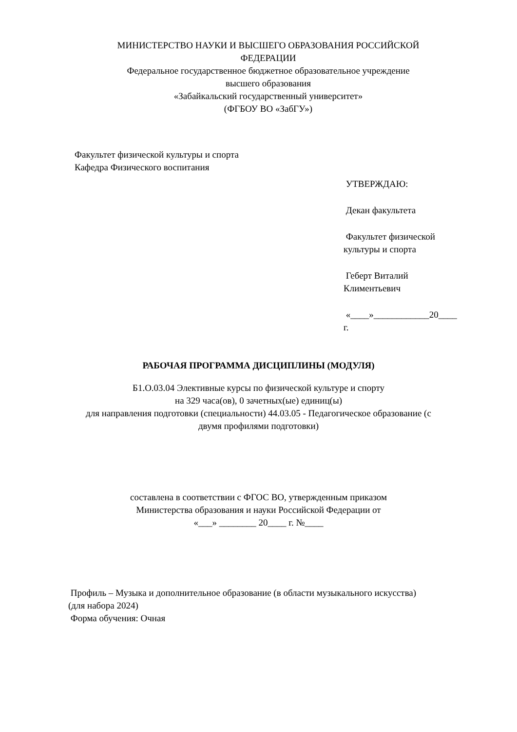МИНИСТЕРСТВО НАУКИ И ВЫСШЕГО ОБРАЗОВАНИЯ РОССИЙСКОЙ
ФЕДЕРАЦИИ
Федеральное государственное бюджетное образовательное учреждение
высшего образования
«Забайкальский государственный университет»
(ФГБОУ ВО «ЗабГУ»)
Факультет физической культуры и спорта
Кафедра Физического воспитания
УТВЕРЖДАЮ:
Декан факультета
Факультет физической
культуры и спорта
Геберт Виталий
Климентьевич
«____»____________20____
г.
РАБОЧАЯ ПРОГРАММА ДИСЦИПЛИНЫ (МОДУЛЯ)
Б1.О.03.04 Элективные курсы по физической культуре и спорту
на 329 часа(ов), 0 зачетных(ые) единиц(ы)
для направления подготовки (специальности) 44.03.05 - Педагогическое образование (с
двумя профилями подготовки)
составлена в соответствии с ФГОС ВО, утвержденным приказом
Министерства образования и науки Российской Федерации от
«___» ________ 20____ г. №____
Профиль – Музыка и дополнительное образование (в области музыкального искусства)
(для набора 2024)
Форма обучения: Очная